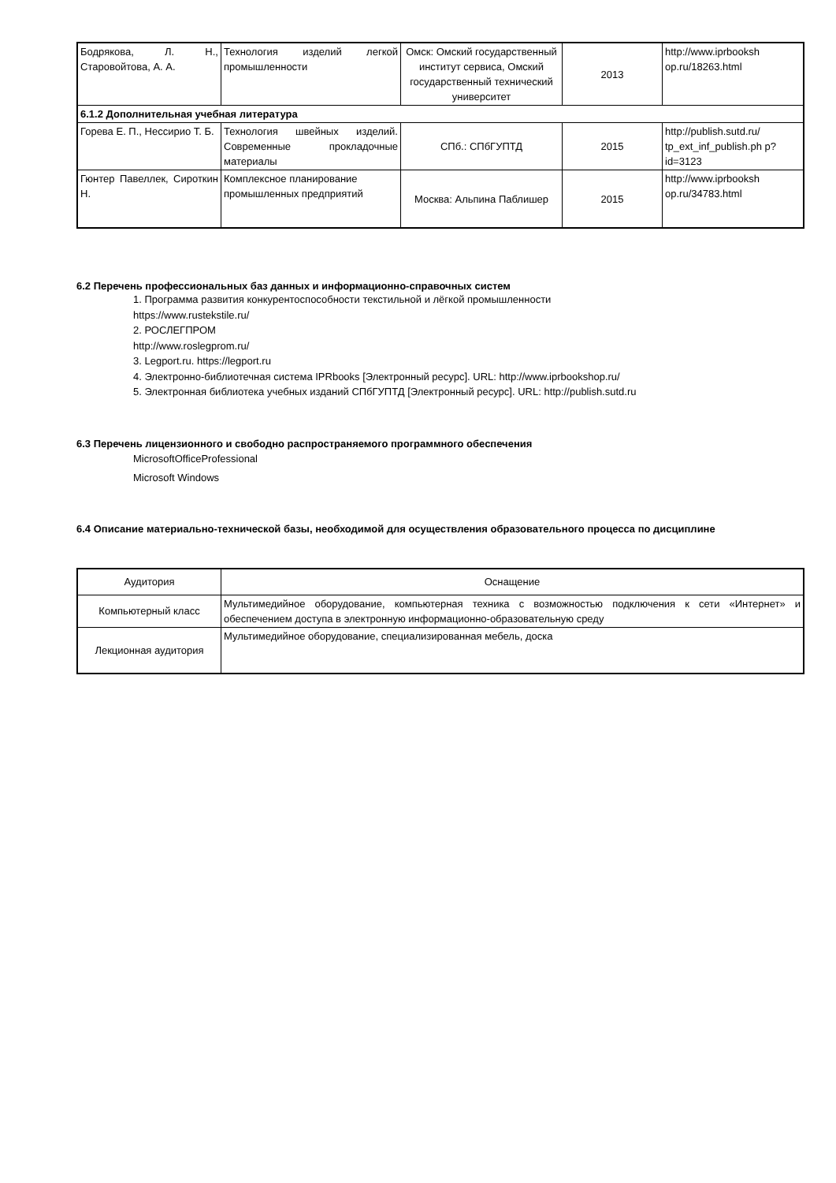| Бодрякова, Л. Н., Старовойтова, А. А. | Технология изделий легкой промышленности | Омск: Омский государственный институт сервиса, Омский государственный технический университет | 2013 | http://www.iprbooksh op.ru/18263.html |
| 6.1.2 Дополнительная учебная литература | | | | |
| Горева Е. П., Нессирио Т. Б. | Технология швейных изделий. Современные прокладочные материалы | СПб.: СПбГУПТД | 2015 | http://publish.sutd.ru/ tp_ext_inf_publish.ph p?id=3123 |
| Гюнтер Павеллек, Сироткин Н. | Комплексное планирование промышленных предприятий | Москва: Альпина Паблишер | 2015 | http://www.iprbooksh op.ru/34783.html |
6.2 Перечень профессиональных баз данных и информационно-справочных систем
1. Программа развития конкурентоспособности текстильной и лёгкой промышленности
https://www.rustekstile.ru/
2. РОСЛЕГПРОМ
http://www.roslegprom.ru/
3. Legport.ru. https://legport.ru
4. Электронно-библиотечная система IPRbooks [Электронный ресурс]. URL: http://www.iprbookshop.ru/
5. Электронная библиотека учебных изданий СПбГУПТД [Электронный ресурс]. URL: http://publish.sutd.ru
6.3 Перечень лицензионного и свободно распространяемого программного обеспечения
MicrosoftOfficeProfessional
Microsoft Windows
6.4 Описание материально-технической базы, необходимой для осуществления образовательного процесса по дисциплине
| Аудитория | Оснащение |
| Компьютерный класс | Мультимедийное оборудование, компьютерная техника с возможностью подключения к сети «Интернет» и обеспечением доступа в электронную информационно-образовательную среду |
| Лекционная аудитория | Мультимедийное оборудование, специализированная мебель, доска |